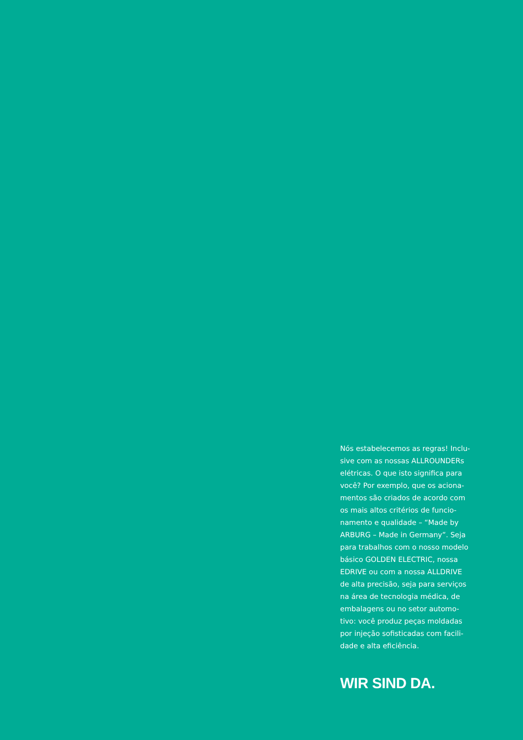Nós estabelecemos as regras! Inclu-
sive com as nossas ALLROUNDERs
elétricas. O que isto significa para
você? Por exemplo, que os aciona-
mentos são criados de acordo com
os mais altos critérios de funcio-
namento e qualidade – “Made by
ARBURG – Made in Germany”. Seja
para trabalhos com o nosso modelo
básico GOLDEN ELECTRIC, nossa
EDRIVE ou com a nossa ALLDRIVE
de alta precisão, seja para serviços
na área de tecnologia médica, de
embalagens ou no setor automo-
tivo: você produz peças moldadas
por injeção sofisticadas com facili-
dade e alta eficiência.
WIR SIND DA.